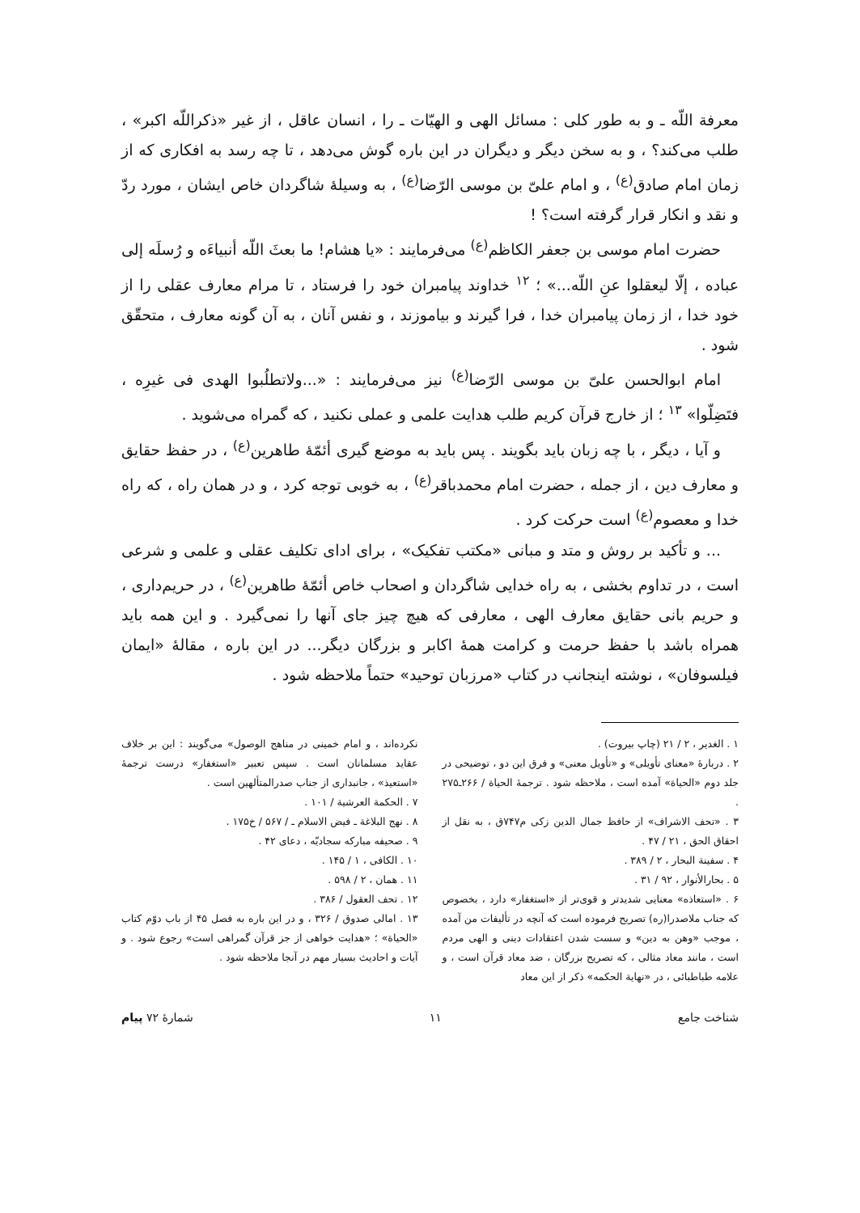معرفة اللّه ـ و به طور کلی : مسائل الهی و الهیّات ـ را ، انسان عاقل ، از غیر «ذکراللّه اکبر» ، طلب می‌کند؟ ، و به سخن دیگر و دیگران در این باره گوش می‌دهد ، تا چه رسد به افکاری که از زمان امام صادق<sup>(ع)</sup> ، و امام علیّ بن موسی الرّضا<sup>(ع)</sup> ، به وسیلهٔ شاگردان خاص ایشان ، مورد ردّ و نقد و انکار قرار گرفته است؟ !
حضرت امام موسی بن جعفر الکاظم<sup>(ع)</sup> می‌فرمایند : «یا هشام! ما بعثَ اللّه أنبیاءَه و رُسلَه إلی عباده ، إلّا لیعقلوا عنِ اللّه...» ؛ <sup>۱۲</sup> خداوند پیامبران خود را فرستاد ، تا مرام معارف عقلی را از خود خدا ، از زمان پیامبران خدا ، فرا گیرند و بیاموزند ، و نفس آنان ، به آن گونه معارف ، متحقّق شود .
امام ابوالحسن علیّ بن موسی الرّضا<sup>(ع)</sup> نیز می‌فرمایند : «...ولاتطلُبوا الهدی فی غیرِه ، فتَضِلّوا» <sup>۱۳</sup> ؛ از خارج قرآن کریم طلب هدایت علمی و عملی نکنید ، که گمراه می‌شوید .
و آیا ، دیگر ، با چه زبان باید بگویند . پس باید به موضع گیری أئمّهٔ طاهرین<sup>(ع)</sup> ، در حفظ حقایق و معارف دین ، از جمله ، حضرت امام محمدباقر<sup>(ع)</sup> ، به خوبی توجه کرد ، و در همان راه ، که راه خدا و معصوم<sup>(ع)</sup> است حرکت کرد .
... و تأکید بر روش و متد و مبانی «مکتب تفکیک» ، برای ادای تکلیف عقلی و علمی و شرعی است ، در تداوم بخشی ، به راه خدایی شاگردان و اصحاب خاص أئمّهٔ طاهرین<sup>(ع)</sup> ، در حریم‌داری ، و حریم بانی حقایق معارف الهی ، معارفی که هیچ چیز جای آنها را نمی‌گیرد . و این همه باید همراه باشد با حفظ حرمت و کرامت همهٔ اکابر و بزرگان دیگر... در این باره ، مقالهٔ «ایمان فیلسوفان» ، نوشته اینجانب در کتاب «مرزبان توحید» حتماً ملاحظه شود .
۱ . الغدیر ، ۲ / ۲۱ (چاپ بیروت) .
۲ . دربارهٔ «معنای تأویلی» و «تأویل معنی» و فرق این دو ، توضیحی در جلد دوم «الحیاة» آمده است ، ملاحظه شود . ترجمهٔ الحیاة / ۲۶۶ـ۲۷۵ .
۳ . «تحف الاشراف» از حافظ جمال الدین زکی م۷۴۷ق ، به نقل از احقاق الحق ، ۲۱ / ۴۷ .
۴ . سفینة البحار ، ۲ / ۳۸۹ .
۵ . بحارالأنوار ، ۹۲ / ۳۱ .
۶ . «استعاذه» معنایی شدیدتر و قوی‌تر از «استغفار» دارد ، بخصوص که جناب ملاصدرا(ره) تصریح فرموده است که آنچه در تألیفات من آمده ، موجب «وهن به دین» و سست شدن اعتقادات دینی و الهی مردم است ، مانند معاد مثالی ، که تصریح بزرگان ، ضد معاد قرآن است ، و علامه طباطبائی ، در «نهایة الحکمه» ذکر از این معاد
نکرده‌اند ، و امام خمینی در مناهج الوصول» می‌گویند : این بر خلاف عقاید مسلمانان است . سپس تعبیر «استغفار» درست ترجمهٔ «استعیذ» ، جانبداری از جناب صدرالمتألهین است .
۷ . الحکمة العرشیة / ۱۰۱ .
۸ . نهج البلاغة ـ فیض الاسلام ـ / ۵۶۷ / خ۱۷۵ .
۹ . صحیفه مبارکه سجادیّه ، دعای ۴۲ .
۱۰ . الکافی ، ۱ / ۱۴۵ .
۱۱ . همان ، ۲ / ۵۹۸ .
۱۲ . تحف العقول / ۳۸۶ .
۱۳ . امالی صدوق / ۳۲۶ ، و در این باره به فصل ۴۵ از باب دوّم کتاب «الحیاة» ؛ «هدایت خواهی از جز قرآن گمراهی است» رجوع شود . و آیات و احادیث بسیار مهم در آنجا ملاحظه شود .
شناخت جامع ۱۱ شمارهٔ ۷۲ پیام